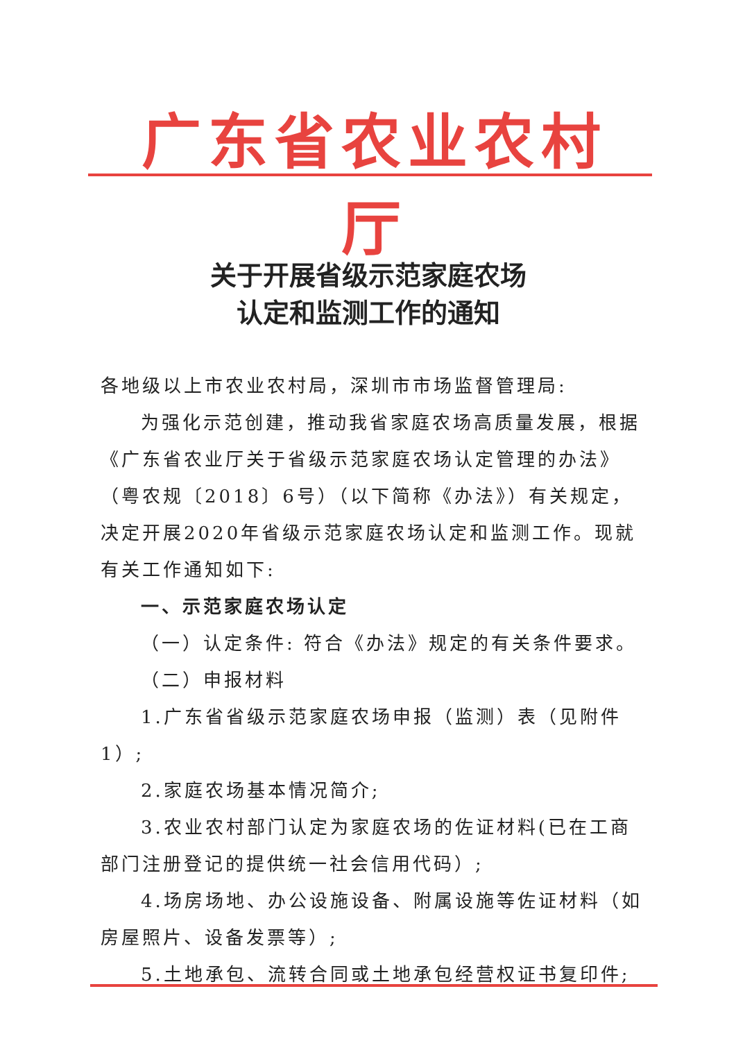广东省农业农村厅
关于开展省级示范家庭农场
认定和监测工作的通知
各地级以上市农业农村局，深圳市市场监督管理局:
为强化示范创建，推动我省家庭农场高质量发展，根据《广东省农业厅关于省级示范家庭农场认定管理的办法》（粤农规〔2018〕6号）（以下简称《办法》）有关规定，决定开展2020年省级示范家庭农场认定和监测工作。现就有关工作通知如下:
一、示范家庭农场认定
（一）认定条件: 符合《办法》规定的有关条件要求。
（二）申报材料
1.广东省省级示范家庭农场申报（监测）表（见附件1）;
2.家庭农场基本情况简介;
3.农业农村部门认定为家庭农场的佐证材料(已在工商部门注册登记的提供统一社会信用代码）;
4.场房场地、办公设施设备、附属设施等佐证材料（如房屋照片、设备发票等）;
5.土地承包、流转合同或土地承包经营权证书复印件;